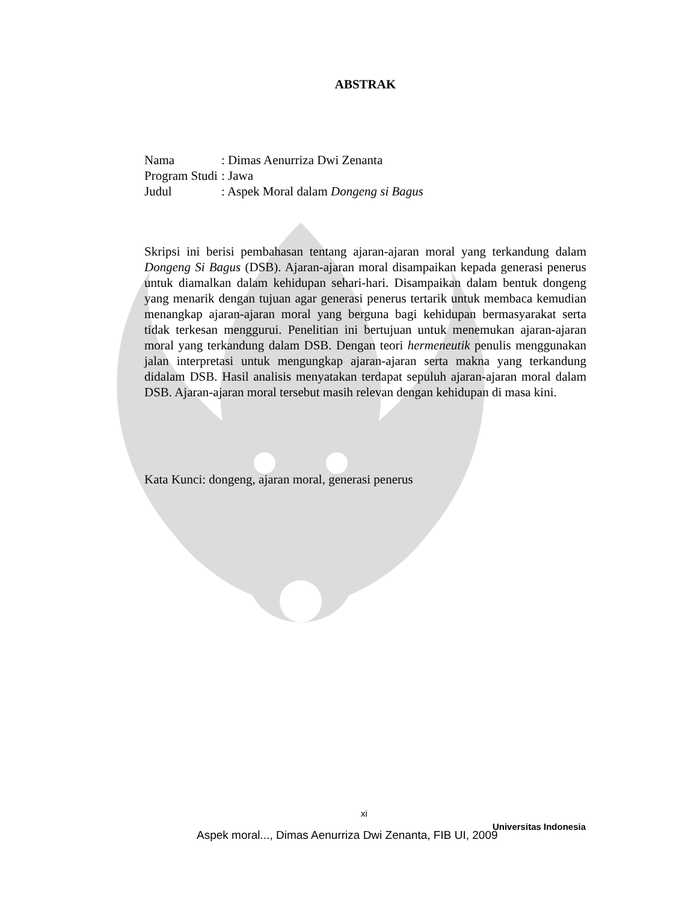ABSTRAK
| Nama | : Dimas Aenurriza Dwi Zenanta |
| Program Studi | : Jawa |
| Judul | : Aspek Moral dalam Dongeng si Bagus |
Skripsi ini berisi pembahasan tentang ajaran-ajaran moral yang terkandung dalam Dongeng Si Bagus (DSB). Ajaran-ajaran moral disampaikan kepada generasi penerus untuk diamalkan dalam kehidupan sehari-hari. Disampaikan dalam bentuk dongeng yang menarik dengan tujuan agar generasi penerus tertarik untuk membaca kemudian menangkap ajaran-ajaran moral yang berguna bagi kehidupan bermasyarakat serta tidak terkesan menggurui. Penelitian ini bertujuan untuk menemukan ajaran-ajaran moral yang terkandung dalam DSB. Dengan teori hermeneutik penulis menggunakan jalan interpretasi untuk mengungkap ajaran-ajaran serta makna yang terkandung didalam DSB. Hasil analisis menyatakan terdapat sepuluh ajaran-ajaran moral dalam DSB. Ajaran-ajaran moral tersebut masih relevan dengan kehidupan di masa kini.
Kata Kunci: dongeng, ajaran moral, generasi penerus
xi
Universitas Indonesia
Aspek moral..., Dimas Aenurriza Dwi Zenanta, FIB UI, 2009